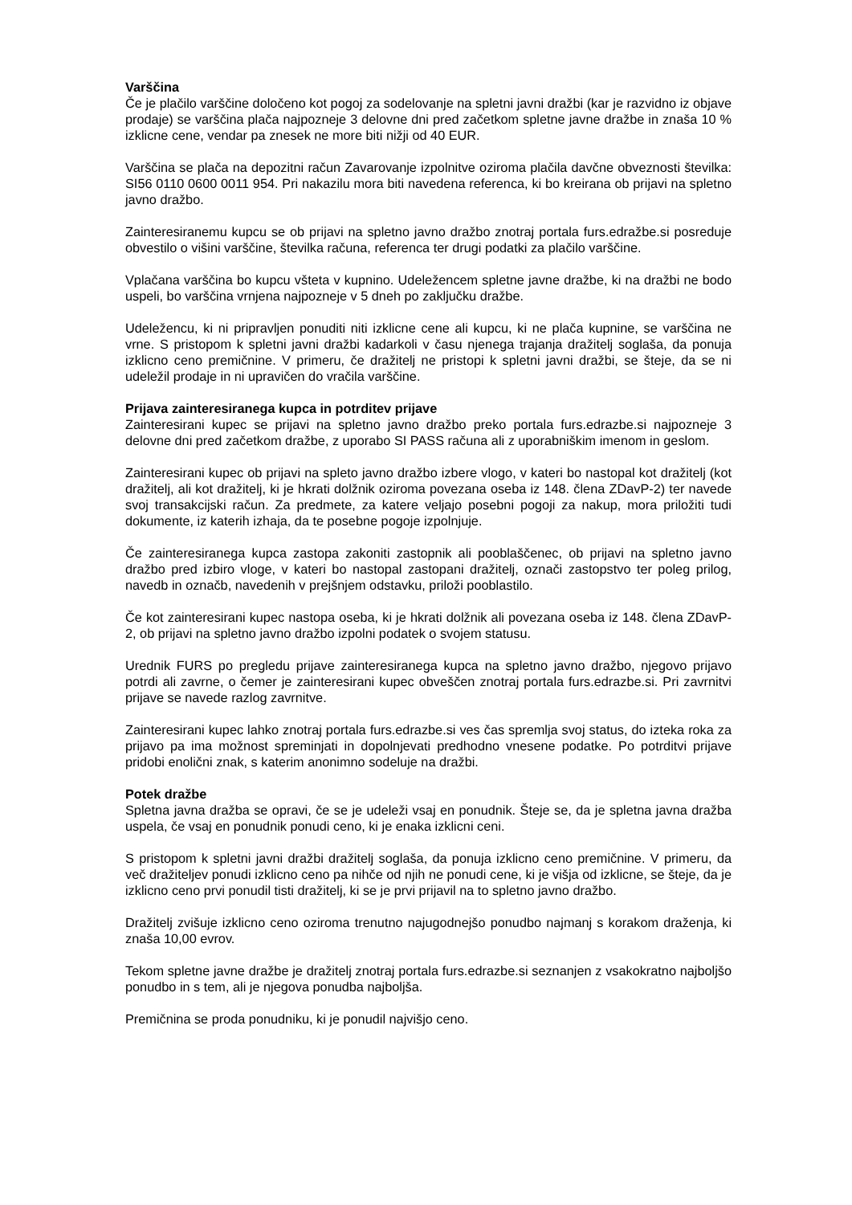Varščina
Če je plačilo varščine določeno kot pogoj za sodelovanje na spletni javni dražbi (kar je razvidno iz objave prodaje) se varščina plača najpozneje 3 delovne dni pred začetkom spletne javne dražbe in znaša 10 % izklicne cene, vendar pa znesek ne more biti nižji od 40 EUR.
Varščina se plača na depozitni račun Zavarovanje izpolnitve oziroma plačila davčne obveznosti številka: SI56 0110 0600 0011 954. Pri nakazilu mora biti navedena referenca, ki bo kreirana ob prijavi na spletno javno dražbo.
Zainteresiranemu kupcu se ob prijavi na spletno javno dražbo znotraj portala furs.edražbe.si posreduje obvestilo o višini varščine, številka računa, referenca ter drugi podatki za plačilo varščine.
Vplačana varščina bo kupcu všteta v kupnino. Udeležencem spletne javne dražbe, ki na dražbi ne bodo uspeli, bo varščina vrnjena najpozneje v 5 dneh po zaključku dražbe.
Udeležencu, ki ni pripravljen ponuditi niti izklicne cene ali kupcu, ki ne plača kupnine, se varščina ne vrne. S pristopom k spletni javni dražbi kadarkoli v času njenega trajanja dražitelj soglaša, da ponuja izklicno ceno premičnine. V primeru, če dražitelj ne pristopi k spletni javni dražbi, se šteje, da se ni udeležil prodaje in ni upravičen do vračila varščine.
Prijava zainteresiranega kupca in potrditev prijave
Zainteresirani kupec se prijavi na spletno javno dražbo preko portala furs.edrazbe.si najpozneje 3 delovne dni pred začetkom dražbe, z uporabo SI PASS računa ali z uporabniškim imenom in geslom.
Zainteresirani kupec ob prijavi na spleto javno dražbo izbere vlogo, v kateri bo nastopal kot dražitelj (kot dražitelj, ali kot dražitelj, ki je hkrati dolžnik oziroma povezana oseba iz 148. člena ZDavP-2) ter navede svoj transakcijski račun. Za predmete, za katere veljajo posebni pogoji za nakup, mora priložiti tudi dokumente, iz katerih izhaja, da te posebne pogoje izpolnjuje.
Če zainteresiranega kupca zastopa zakoniti zastopnik ali pooblaščenec, ob prijavi na spletno javno dražbo pred izbiro vloge, v kateri bo nastopal zastopani dražitelj, označi zastopstvo ter poleg prilog, navedb in označb, navedenih v prejšnjem odstavku, priloži pooblastilo.
Če kot zainteresirani kupec nastopa oseba, ki je hkrati dolžnik ali povezana oseba iz 148. člena ZDavP-2, ob prijavi na spletno javno dražbo izpolni podatek o svojem statusu.
Urednik FURS po pregledu prijave zainteresiranega kupca na spletno javno dražbo, njegovo prijavo potrdi ali zavrne, o čemer je zainteresirani kupec obveščen znotraj portala furs.edrazbe.si. Pri zavrnitvi prijave se navede razlog zavrnitve.
Zainteresirani kupec lahko znotraj portala furs.edrazbe.si ves čas spremlja svoj status, do izteka roka za prijavo pa ima možnost spreminjati in dopolnjevati predhodno vnesene podatke. Po potrditvi prijave pridobi enolični znak, s katerim anonimno sodeluje na dražbi.
Potek dražbe
Spletna javna dražba se opravi, če se je udeleži vsaj en ponudnik. Šteje se, da je spletna javna dražba uspela, če vsaj en ponudnik ponudi ceno, ki je enaka izklicni ceni.
S pristopom k spletni javni dražbi dražitelj soglaša, da ponuja izklicno ceno premičnine. V primeru, da več dražiteljev ponudi izklicno ceno pa nihče od njih ne ponudi cene, ki je višja od izklicne, se šteje, da je izklicno ceno prvi ponudil tisti dražitelj, ki se je prvi prijavil na to spletno javno dražbo.
Dražitelj zvišuje izklicno ceno oziroma trenutno najugodnejšo ponudbo najmanj s korakom draženja, ki znaša 10,00 evrov.
Tekom spletne javne dražbe je dražitelj znotraj portala furs.edrazbe.si seznanjen z vsakokratno najboljšo ponudbo in s tem, ali je njegova ponudba najboljša.
Premičnina se proda ponudniku, ki je ponudil najvišjo ceno.